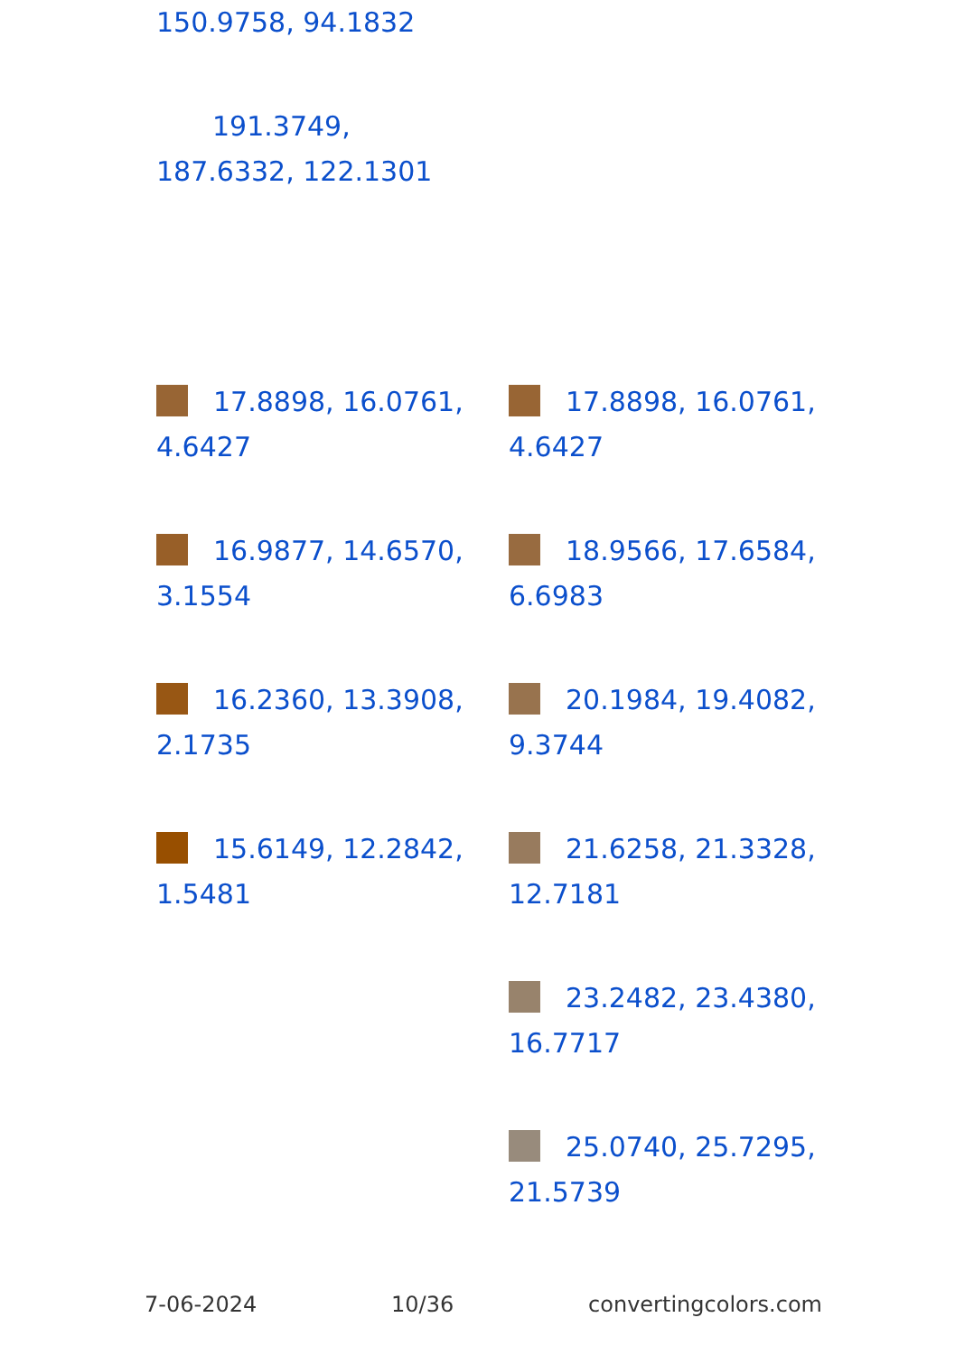150.9758, 94.1832
191.3749,
187.6332, 122.1301
17.8898, 16.0761, 4.6427
16.9877, 14.6570, 3.1554
16.2360, 13.3908, 2.1735
15.6149, 12.2842, 1.5481
17.8898, 16.0761, 4.6427
18.9566, 17.6584, 6.6983
20.1984, 19.4082, 9.3744
21.6258, 21.3328, 12.7181
23.2482, 23.4380, 16.7717
25.0740, 25.7295, 21.5739
7-06-2024 10/36 convertingcolors.com